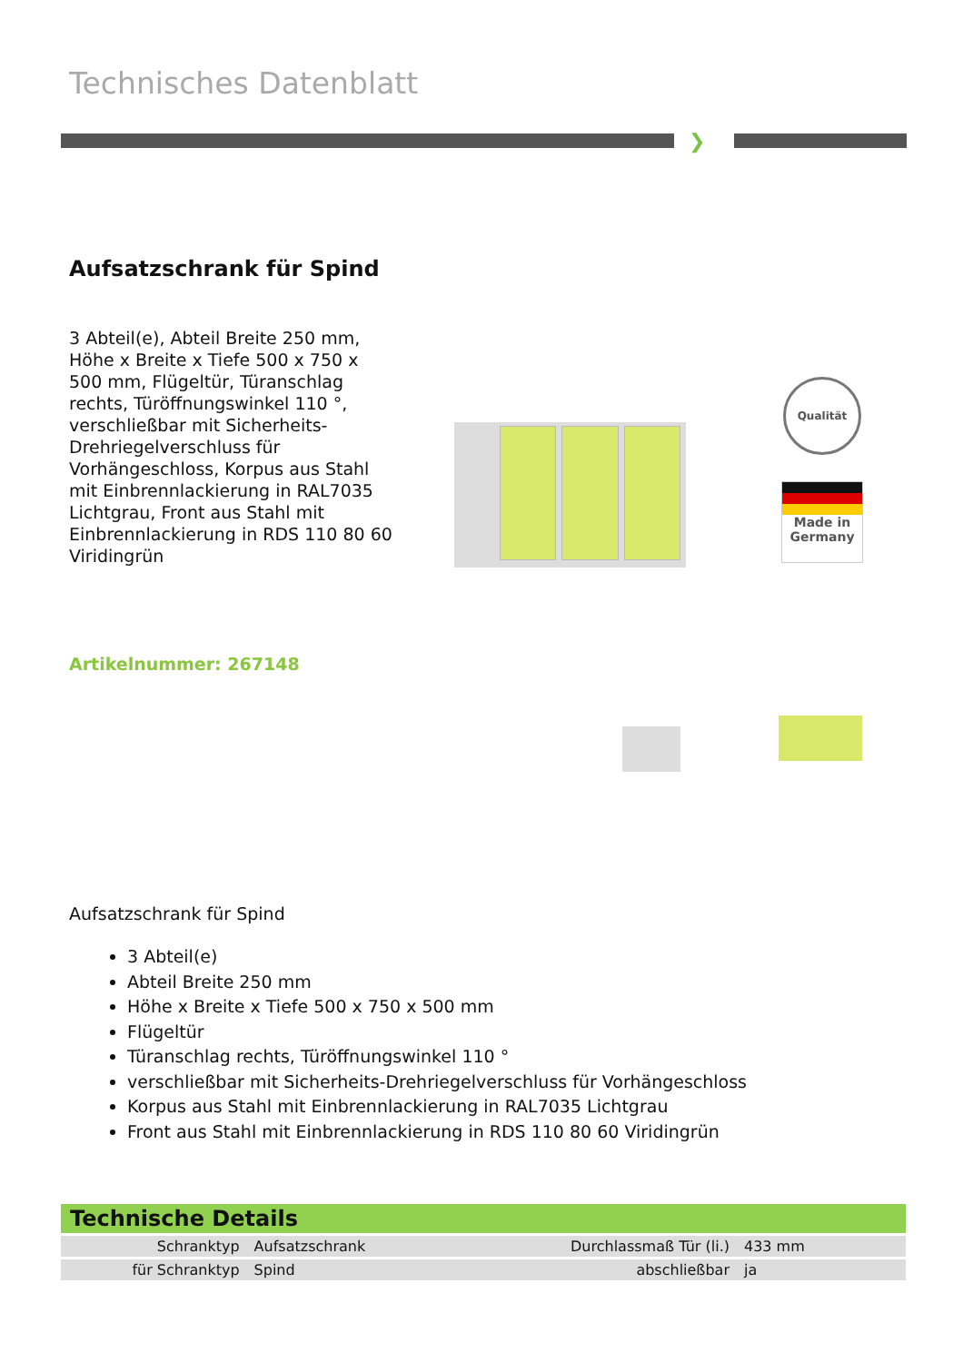Technisches Datenblatt
❯
Aufsatzschrank für Spind
3 Abteil(e), Abteil Breite 250 mm, Höhe x Breite x Tiefe 500 x 750 x 500 mm, Flügeltür, Türanschlag rechts, Türöffnungswinkel 110 °, verschließbar mit Sicherheits-Drehriegelverschluss für Vorhängeschloss, Korpus aus Stahl mit Einbrennlackierung in RAL7035 Lichtgrau, Front aus Stahl mit Einbrennlackierung in RDS 110 80 60 Viridingrün
Qualität
Made in Germany
Artikelnummer: 267148
Aufsatzschrank für Spind
3 Abteil(e)
Abteil Breite 250 mm
Höhe x Breite x Tiefe 500 x 750 x 500 mm
Flügeltür
Türanschlag rechts, Türöffnungswinkel 110 °
verschließbar mit Sicherheits-Drehriegelverschluss für Vorhängeschloss
Korpus aus Stahl mit Einbrennlackierung in RAL7035 Lichtgrau
Front aus Stahl mit Einbrennlackierung in RDS 110 80 60 Viridingrün
Technische Details
| Schranktyp | Aufsatzschrank | Durchlassmaß Tür (li.) | 433 mm |
| für Schranktyp | Spind | abschließbar | ja |